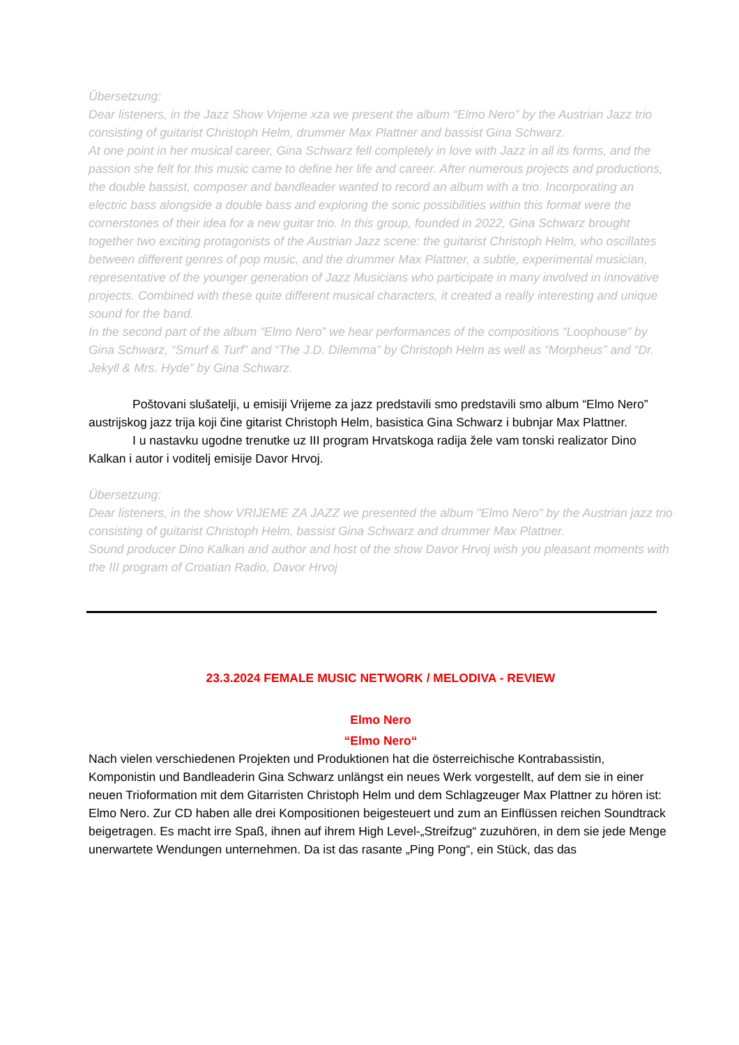Übersetzung:
Dear listeners, in the Jazz Show Vrijeme xza we present the album “Elmo Nero” by the Austrian Jazz trio consisting of guitarist Christoph Helm, drummer Max Plattner and bassist Gina Schwarz.
At one point in her musical career, Gina Schwarz fell completely in love with Jazz in all its forms, and the passion she felt for this music came to define her life and career. After numerous projects and productions, the double bassist, composer and bandleader wanted to record an album with a trio. Incorporating an electric bass alongside a double bass and exploring the sonic possibilities within this format were the cornerstones of their idea for a new guitar trio. In this group, founded in 2022, Gina Schwarz brought together two exciting protagonists of the Austrian Jazz scene: the guitarist Christoph Helm, who oscillates between different genres of pop music, and the drummer Max Plattner, a subtle, experimental musician, representative of the younger generation of Jazz Musicians who participate in many involved in innovative projects. Combined with these quite different musical characters, it created a really interesting and unique sound for the band.
In the second part of the album “Elmo Nero” we hear performances of the compositions “Loophouse” by Gina Schwarz, “Smurf & Turf” and “The J.D. Dilemma” by Christoph Helm as well as “Morpheus” and “Dr. Jekyll & Mrs. Hyde” by Gina Schwarz.
Poštovani slušatelji, u emisiji Vrijeme za jazz predstavili smo predstavili smo album “Elmo Nero” austrijskog jazz trija koji čine gitarist Christoph Helm, basistica Gina Schwarz i bubnjar Max Plattner.
I u nastavku ugodne trenutke uz III program Hrvatskoga radija žele vam tonski realizator Dino Kalkan i autor i voditelj emisije Davor Hrvoj.
Übersetzung:
Dear listeners, in the show VRIJEME ZA JAZZ we presented the album "Elmo Nero" by the Austrian jazz trio consisting of guitarist Christoph Helm, bassist Gina Schwarz and drummer Max Plattner.
Sound producer Dino Kalkan and author and host of the show Davor Hrvoj wish you pleasant moments with the III program of Croatian Radio, Davor Hrvoj
23.3.2024 FEMALE MUSIC NETWORK / MELODIVA - REVIEW
Elmo Nero
“Elmo Nero“
Nach vielen verschiedenen Projekten und Produktionen hat die österreichische Kontrabassistin, Komponistin und Bandleaderin Gina Schwarz unlängst ein neues Werk vorgestellt, auf dem sie in einer neuen Trioformation mit dem Gitarristen Christoph Helm und dem Schlagzeuger Max Plattner zu hören ist: Elmo Nero. Zur CD haben alle drei Kompositionen beigesteuert und zum an Einflüssen reichen Soundtrack beigetragen. Es macht irre Spaß, ihnen auf ihrem High Level-„Streifzug“ zuzuhören, in dem sie jede Menge unerwartete Wendungen unternehmen. Da ist das rasante „Ping Pong“, ein Stück, das das